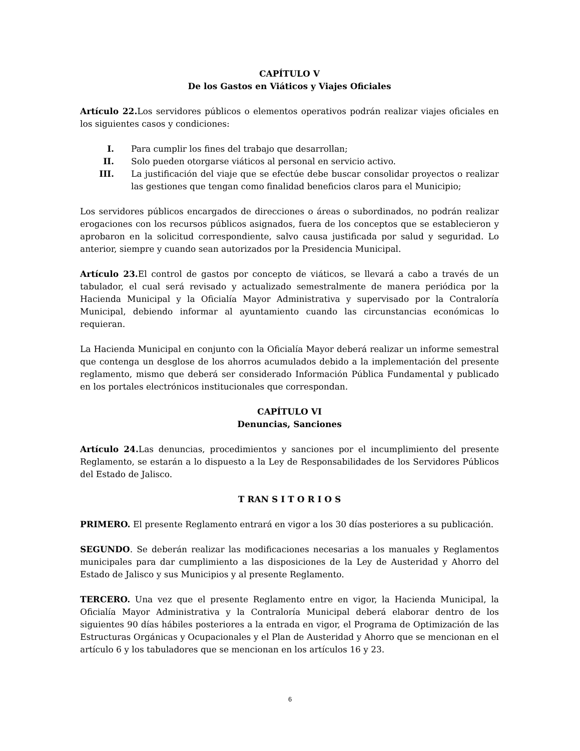CAPÍTULO V
De los Gastos en Viáticos y Viajes Oficiales
Artículo 22. Los servidores públicos o elementos operativos podrán realizar viajes oficiales en los siguientes casos y condiciones:
I. Para cumplir los fines del trabajo que desarrollan;
II. Solo pueden otorgarse viáticos al personal en servicio activo.
III. La justificación del viaje que se efectúe debe buscar consolidar proyectos o realizar las gestiones que tengan como finalidad beneficios claros para el Municipio;
Los servidores públicos encargados de direcciones o áreas o subordinados, no podrán realizar erogaciones con los recursos públicos asignados, fuera de los conceptos que se establecieron y aprobaron en la solicitud correspondiente, salvo causa justificada por salud y seguridad. Lo anterior, siempre y cuando sean autorizados por la Presidencia Municipal.
Artículo 23. El control de gastos por concepto de viáticos, se llevará a cabo a través de un tabulador, el cual será revisado y actualizado semestralmente de manera periódica por la Hacienda Municipal y la Oficialía Mayor Administrativa y supervisado por la Contraloría Municipal, debiendo informar al ayuntamiento cuando las circunstancias económicas lo requieran.
La Hacienda Municipal en conjunto con la Oficialía Mayor deberá realizar un informe semestral que contenga un desglose de los ahorros acumulados debido a la implementación del presente reglamento, mismo que deberá ser considerado Información Pública Fundamental y publicado en los portales electrónicos institucionales que correspondan.
CAPÍTULO VI
Denuncias, Sanciones
Artículo 24. Las denuncias, procedimientos y sanciones por el incumplimiento del presente Reglamento, se estarán a lo dispuesto a la Ley de Responsabilidades de los Servidores Públicos del Estado de Jalisco.
T RAN S I T O R I O S
PRIMERO. El presente Reglamento entrará en vigor a los 30 días posteriores a su publicación.
SEGUNDO. Se deberán realizar las modificaciones necesarias a los manuales y Reglamentos municipales para dar cumplimiento a las disposiciones de la Ley de Austeridad y Ahorro del Estado de Jalisco y sus Municipios y al presente Reglamento.
TERCERO. Una vez que el presente Reglamento entre en vigor, la Hacienda Municipal, la Oficialía Mayor Administrativa y la Contraloría Municipal deberá elaborar dentro de los siguientes 90 días hábiles posteriores a la entrada en vigor, el Programa de Optimización de las Estructuras Orgánicas y Ocupacionales y el Plan de Austeridad y Ahorro que se mencionan en el artículo 6 y los tabuladores que se mencionan en los artículos 16 y 23.
6